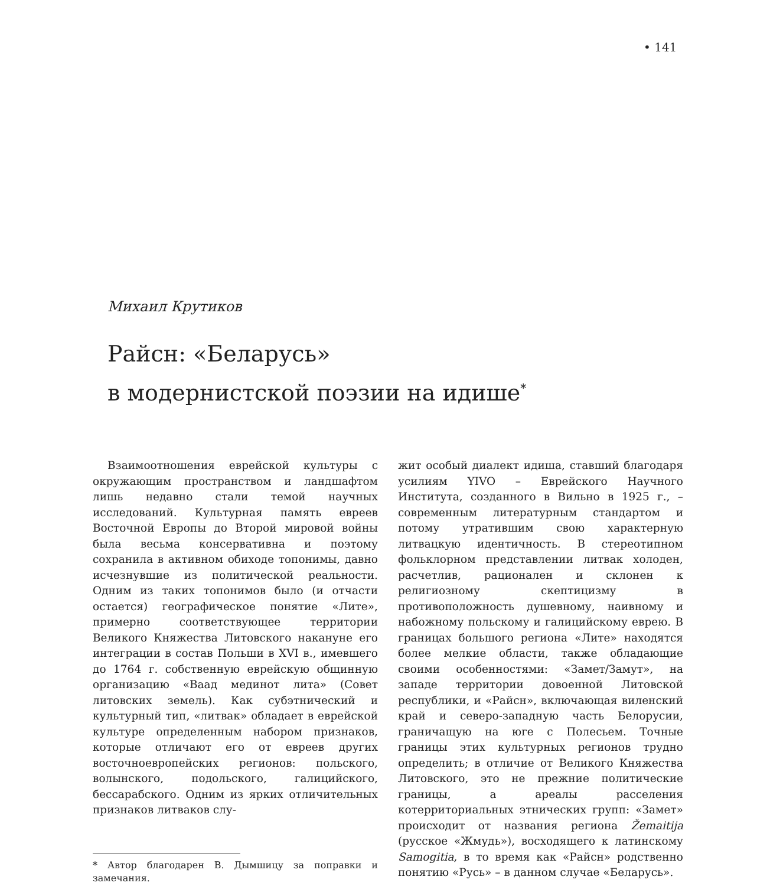• 141
Михаил Крутиков
Райсн: «Беларусь»
в модернистской поэзии на идише<sup>*</sup>
Взаимоотношения еврейской культуры с окружающим пространством и ландшафтом лишь недавно стали темой научных исследований. Культурная память евреев Восточной Европы до Второй мировой войны была весьма консервативна и поэтому сохранила в активном обиходе топонимы, давно исчезнувшие из политической реальности. Одним из таких топонимов было (и отчасти остается) географическое понятие «Лите», примерно соответствующее территории Великого Княжества Литовского накануне его интеграции в состав Польши в XVI в., имевшего до 1764 г. собственную еврейскую общинную организацию «Ваад мединот лита» (Совет литовских земель). Как субэтнический и культурный тип, «литвак» обладает в еврейской культуре определенным набором признаков, которые отличают его от евреев других восточноевропейских регионов: польского, волынского, подольского, галицийского, бессарабского. Одним из ярких отличительных признаков литваков слу-
* Автор благодарен В. Дымшицу за поправки и замечания.
жит особый диалект идиша, ставший благодаря усилиям YIVO – Еврейского Научного Института, созданного в Вильно в 1925 г., – современным литературным стандартом и потому утратившим свою характерную литвацкую идентичность. В стереотипном фольклорном представлении литвак холоден, расчетлив, рационален и склонен к религиозному скептицизму в противоположность душевному, наивному и набожному польскому и галицийскому еврею. В границах большого региона «Лите» находятся более мелкие области, также обладающие своими особенностями: «Замет/Замут», на западе территории довоенной Литовской республики, и «Райсн», включающая виленский край и северо-западную часть Белорусии, граничащую на юге с Полесьем. Точные границы этих культурных регионов трудно определить; в отличие от Великого Княжества Литовского, это не прежние политические границы, а ареалы расселения котерриториальных этнических групп: «Замет» происходит от названия региона Žemaitija (русское «Жмудь»), восходящего к латинскому Samogitia, в то время как «Райсн» родственно понятию «Русь» – в данном случае «Беларусь».